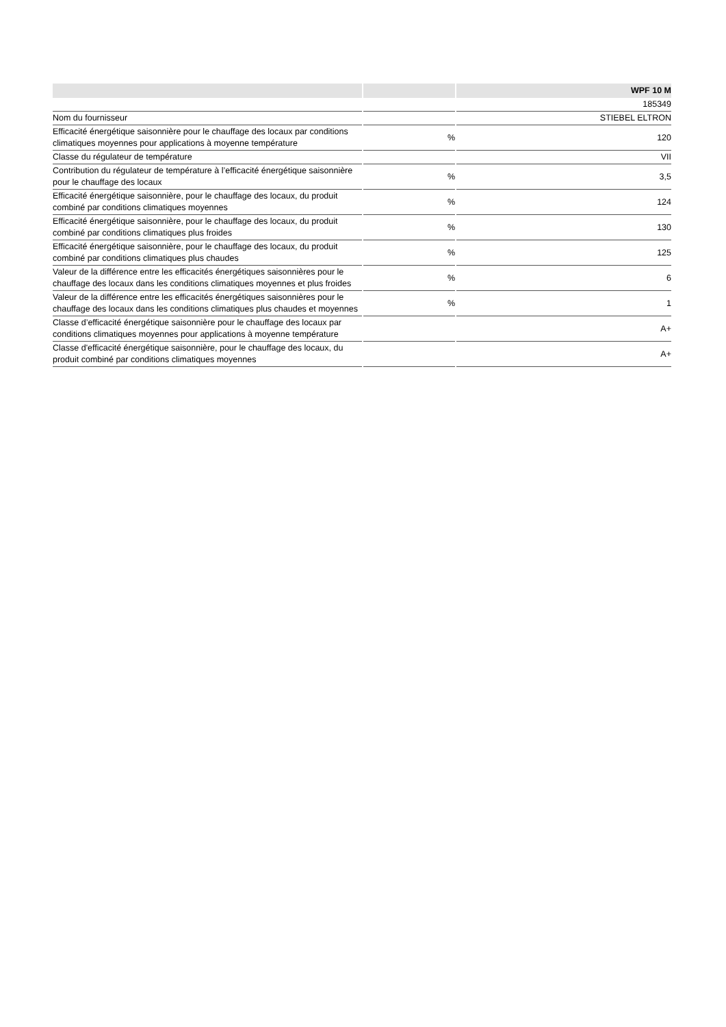| | | WPF 10 M |
| --- | --- | --- |
| | | 185349 |
| Nom du fournisseur | | STIEBEL ELTRON |
| Efficacité énergétique saisonnière pour le chauffage des locaux par conditions climatiques moyennes pour applications à moyenne température | % | 120 |
| Classe du régulateur de température | | VII |
| Contribution du régulateur de température à l’efficacité énergétique saisonnière pour le chauffage des locaux | % | 3,5 |
| Efficacité énergétique saisonnière, pour le chauffage des locaux, du produit combiné par conditions climatiques moyennes | % | 124 |
| Efficacité énergétique saisonnière, pour le chauffage des locaux, du produit combiné par conditions climatiques plus froides | % | 130 |
| Efficacité énergétique saisonnière, pour le chauffage des locaux, du produit combiné par conditions climatiques plus chaudes | % | 125 |
| Valeur de la différence entre les efficacités énergétiques saisonnières pour le chauffage des locaux dans les conditions climatiques moyennes et plus froides | % | 6 |
| Valeur de la différence entre les efficacités énergétiques saisonnières pour le chauffage des locaux dans les conditions climatiques plus chaudes et moyennes | % | 1 |
| Classe d’efficacité énergétique saisonnière pour le chauffage des locaux par conditions climatiques moyennes pour applications à moyenne température | | A+ |
| Classe d'efficacité énergétique saisonnière, pour le chauffage des locaux, du produit combiné par conditions climatiques moyennes | | A+ |